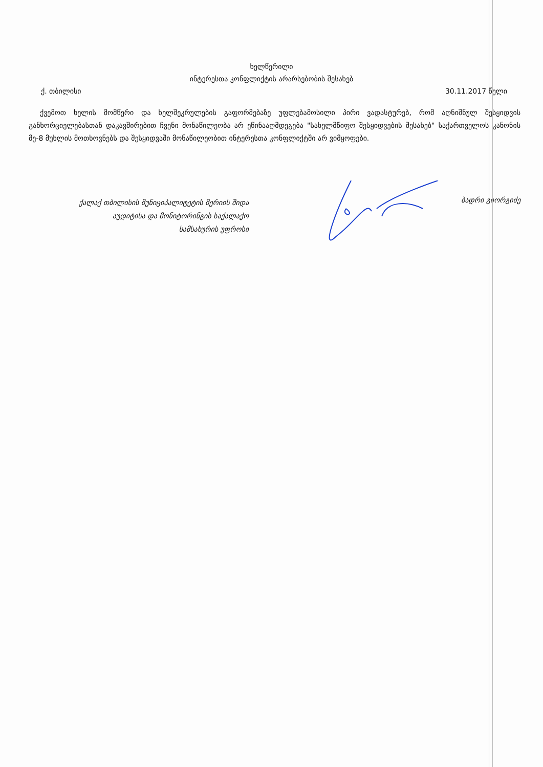ხელწერილი
ინტერესთა კონფლიქტის არარსებობის შესახებ
ქ. თბილისი 30.11.2017 წელი
ქვემოთ ხელის მომწერი და ხელშეკრულების გაფორმებაზე უფლებამოსილი პირი ვადასტურებ, რომ აღნიშნულ შესყიდვის განხორციელებასთან დაკავშირებით ჩვენი მონაწილეობა არ ეწინააღმდეგება "სახელმწიფო შესყიდვების შესახებ" საქართველოს კანონის მე-8 მუხლის მოთხოვნებს და შესყიდვაში მონაწილეობით ინტერესთა კონფლიქტში არ ვიმყოფები.
ქალაქ თბილისის მუნიციპალიტეტის მერიის შიდა
აუდიტისა და მონიტორინგის საქალაქო
სამსახურის უფროსი
ბადრი გიორგიძე